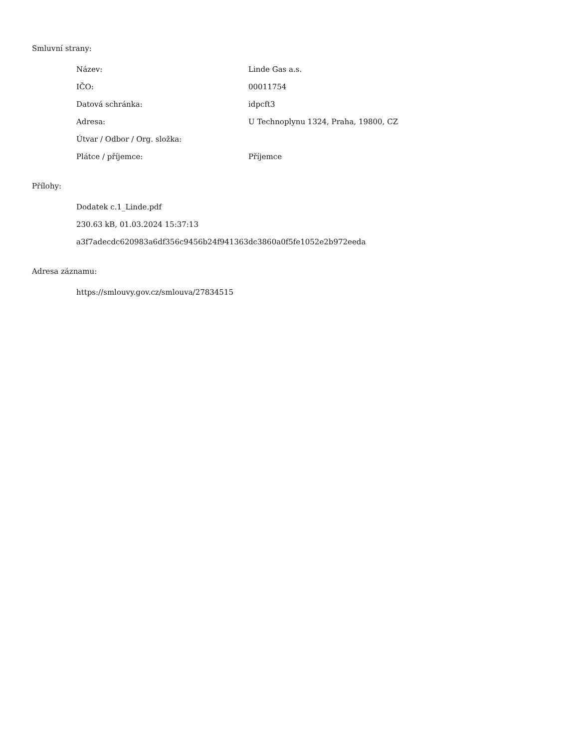Smluvní strany:
| Název: | Linde Gas a.s. |
| IČO: | 00011754 |
| Datová schránka: | idpcft3 |
| Adresa: | U Technoplynu 1324, Praha, 19800, CZ |
| Útvar / Odbor / Org. složka: | |
| Plátce / příjemce: | Příjemce |
Přílohy:
Dodatek c.1_Linde.pdf
230.63 kB, 01.03.2024 15:37:13
a3f7adecdc620983a6df356c9456b24f941363dc3860a0f5fe1052e2b972eeda
Adresa záznamu:
https://smlouvy.gov.cz/smlouva/27834515